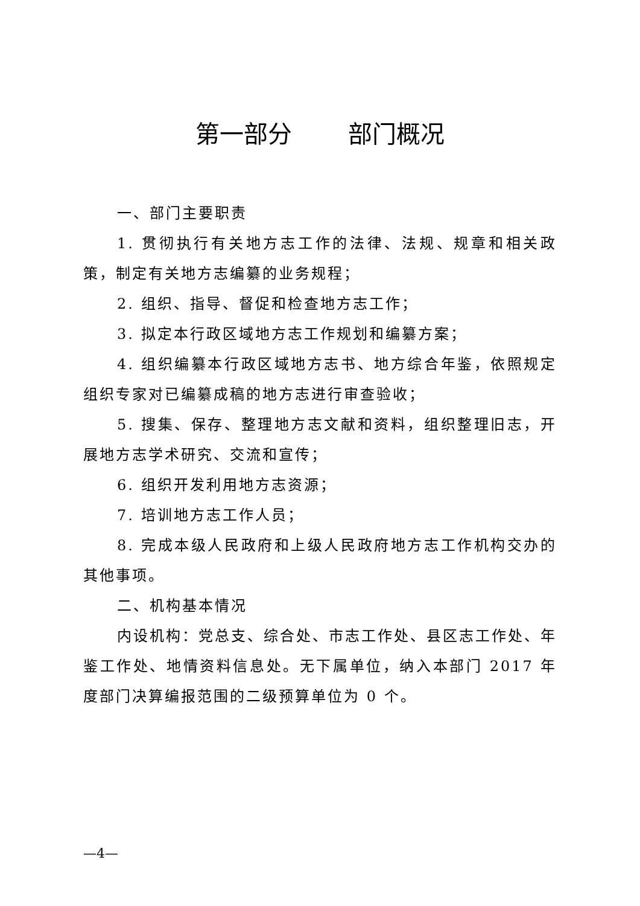第一部分 部门概况
一、部门主要职责
1. 贯彻执行有关地方志工作的法律、法规、规章和相关政策，制定有关地方志编纂的业务规程；
2. 组织、指导、督促和检查地方志工作；
3. 拟定本行政区域地方志工作规划和编纂方案；
4. 组织编纂本行政区域地方志书、地方综合年鉴，依照规定组织专家对已编纂成稿的地方志进行审查验收；
5. 搜集、保存、整理地方志文献和资料，组织整理旧志，开展地方志学术研究、交流和宣传；
6. 组织开发利用地方志资源；
7. 培训地方志工作人员；
8. 完成本级人民政府和上级人民政府地方志工作机构交办的其他事项。
二、机构基本情况
内设机构：党总支、综合处、市志工作处、县区志工作处、年鉴工作处、地情资料信息处。无下属单位，纳入本部门 2017 年度部门决算编报范围的二级预算单位为 0 个。
—4—